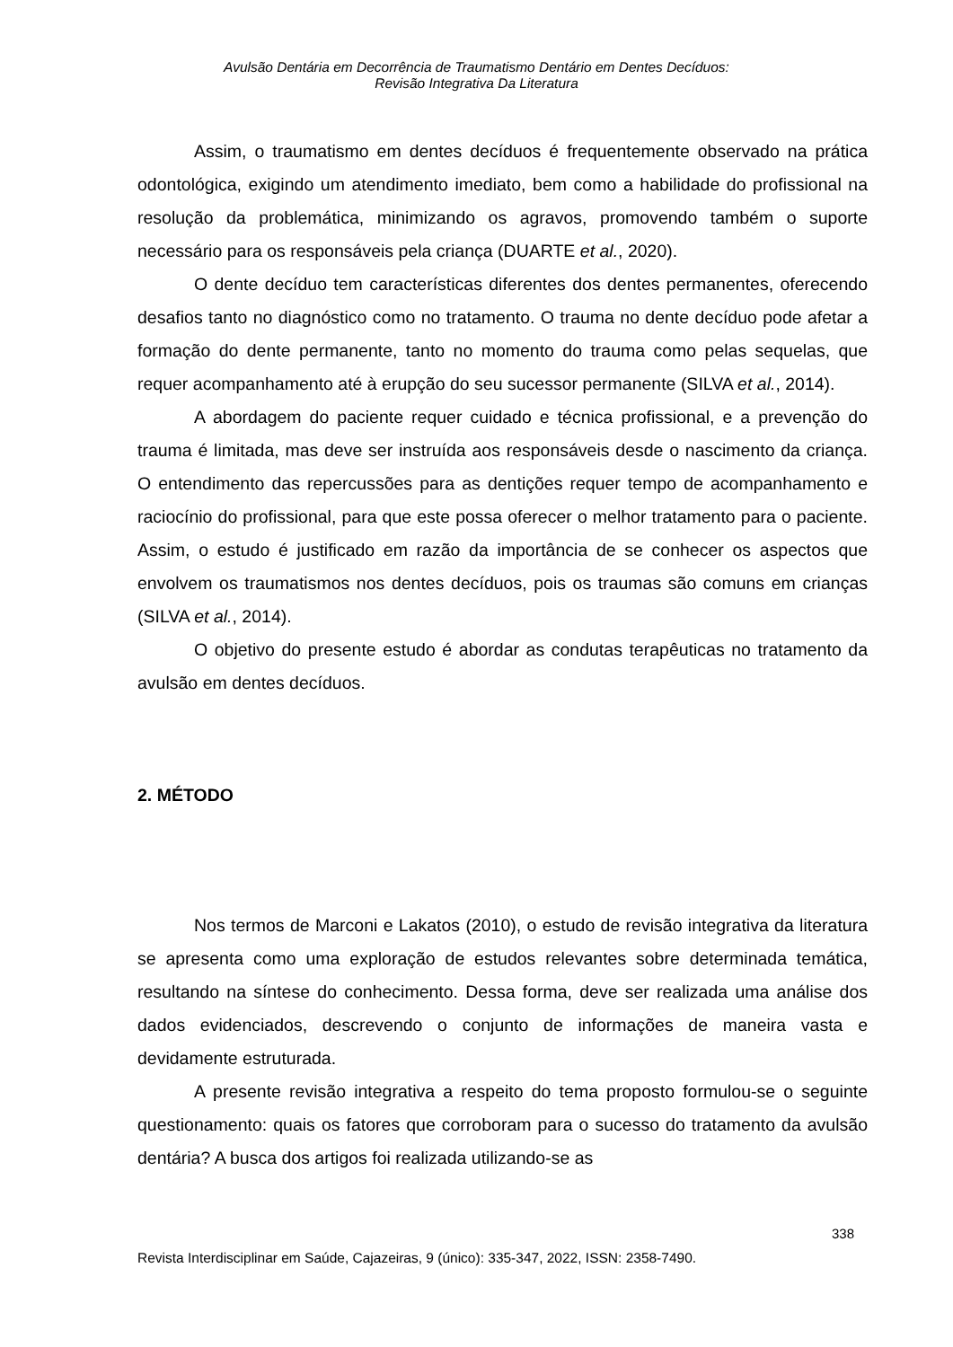Avulsão Dentária em Decorrência de Traumatismo Dentário em Dentes Decíduos:
Revisão Integrativa Da Literatura
Assim, o traumatismo em dentes decíduos é frequentemente observado na prática odontológica, exigindo um atendimento imediato, bem como a habilidade do profissional na resolução da problemática, minimizando os agravos, promovendo também o suporte necessário para os responsáveis pela criança (DUARTE et al., 2020).
O dente decíduo tem características diferentes dos dentes permanentes, oferecendo desafios tanto no diagnóstico como no tratamento. O trauma no dente decíduo pode afetar a formação do dente permanente, tanto no momento do trauma como pelas sequelas, que requer acompanhamento até à erupção do seu sucessor permanente (SILVA et al., 2014).
A abordagem do paciente requer cuidado e técnica profissional, e a prevenção do trauma é limitada, mas deve ser instruída aos responsáveis desde o nascimento da criança. O entendimento das repercussões para as dentições requer tempo de acompanhamento e raciocínio do profissional, para que este possa oferecer o melhor tratamento para o paciente. Assim, o estudo é justificado em razão da importância de se conhecer os aspectos que envolvem os traumatismos nos dentes decíduos, pois os traumas são comuns em crianças (SILVA et al., 2014).
O objetivo do presente estudo é abordar as condutas terapêuticas no tratamento da avulsão em dentes decíduos.
2. MÉTODO
Nos termos de Marconi e Lakatos (2010), o estudo de revisão integrativa da literatura se apresenta como uma exploração de estudos relevantes sobre determinada temática, resultando na síntese do conhecimento. Dessa forma, deve ser realizada uma análise dos dados evidenciados, descrevendo o conjunto de informações de maneira vasta e devidamente estruturada.
A presente revisão integrativa a respeito do tema proposto formulou-se o seguinte questionamento: quais os fatores que corroboram para o sucesso do tratamento da avulsão dentária? A busca dos artigos foi realizada utilizando-se as
338
Revista Interdisciplinar em Saúde, Cajazeiras, 9 (único): 335-347, 2022, ISSN: 2358-7490.